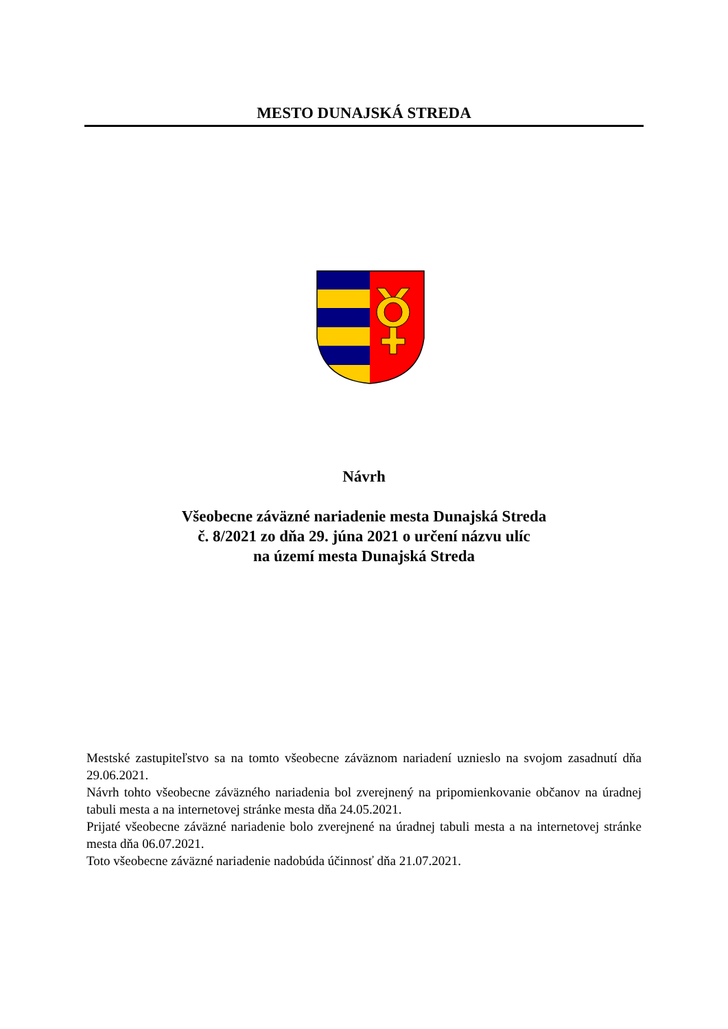MESTO DUNAJSKÁ STREDA
Návrh
Všeobecne záväzné nariadenie mesta Dunajská Streda
č. 8/2021 zo dňa 29. júna 2021 o určení názvu ulíc
na území mesta Dunajská Streda
Mestské zastupiteľstvo sa na tomto všeobecne záväznom nariadení uznieslo na svojom zasadnutí dňa 29.06.2021.
Návrh tohto všeobecne záväzného nariadenia bol zverejnený na pripomienkovanie občanov na úradnej tabuli mesta a na internetovej stránke mesta dňa 24.05.2021.
Prijaté všeobecne záväzné nariadenie bolo zverejnené na úradnej tabuli mesta a na internetovej stránke mesta dňa 06.07.2021.
Toto všeobecne záväzné nariadenie nadobúda účinnosť dňa 21.07.2021.